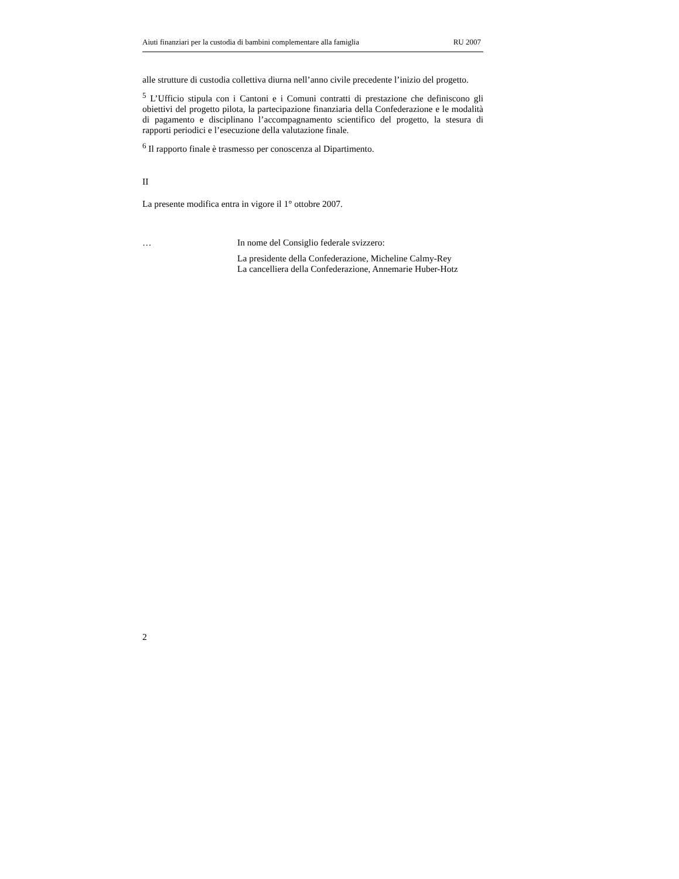Aiuti finanziari per la custodia di bambini complementare alla famiglia RU 2007
alle strutture di custodia collettiva diurna nell’anno civile precedente l’inizio del progetto.
<sup>5</sup> L’Ufficio stipula con i Cantoni e i Comuni contratti di prestazione che definiscono gli obiettivi del progetto pilota, la partecipazione finanziaria della Confederazione e le modalità di pagamento e disciplinano l’accompagnamento scientifico del progetto, la stesura di rapporti periodici e l’esecuzione della valutazione finale.
<sup>6</sup> Il rapporto finale è trasmesso per conoscenza al Dipartimento.
II
La presente modifica entra in vigore il 1° ottobre 2007.
… In nome del Consiglio federale svizzero:
La presidente della Confederazione, Micheline Calmy-Rey
La cancelliera della Confederazione, Annemarie Huber-Hotz
2